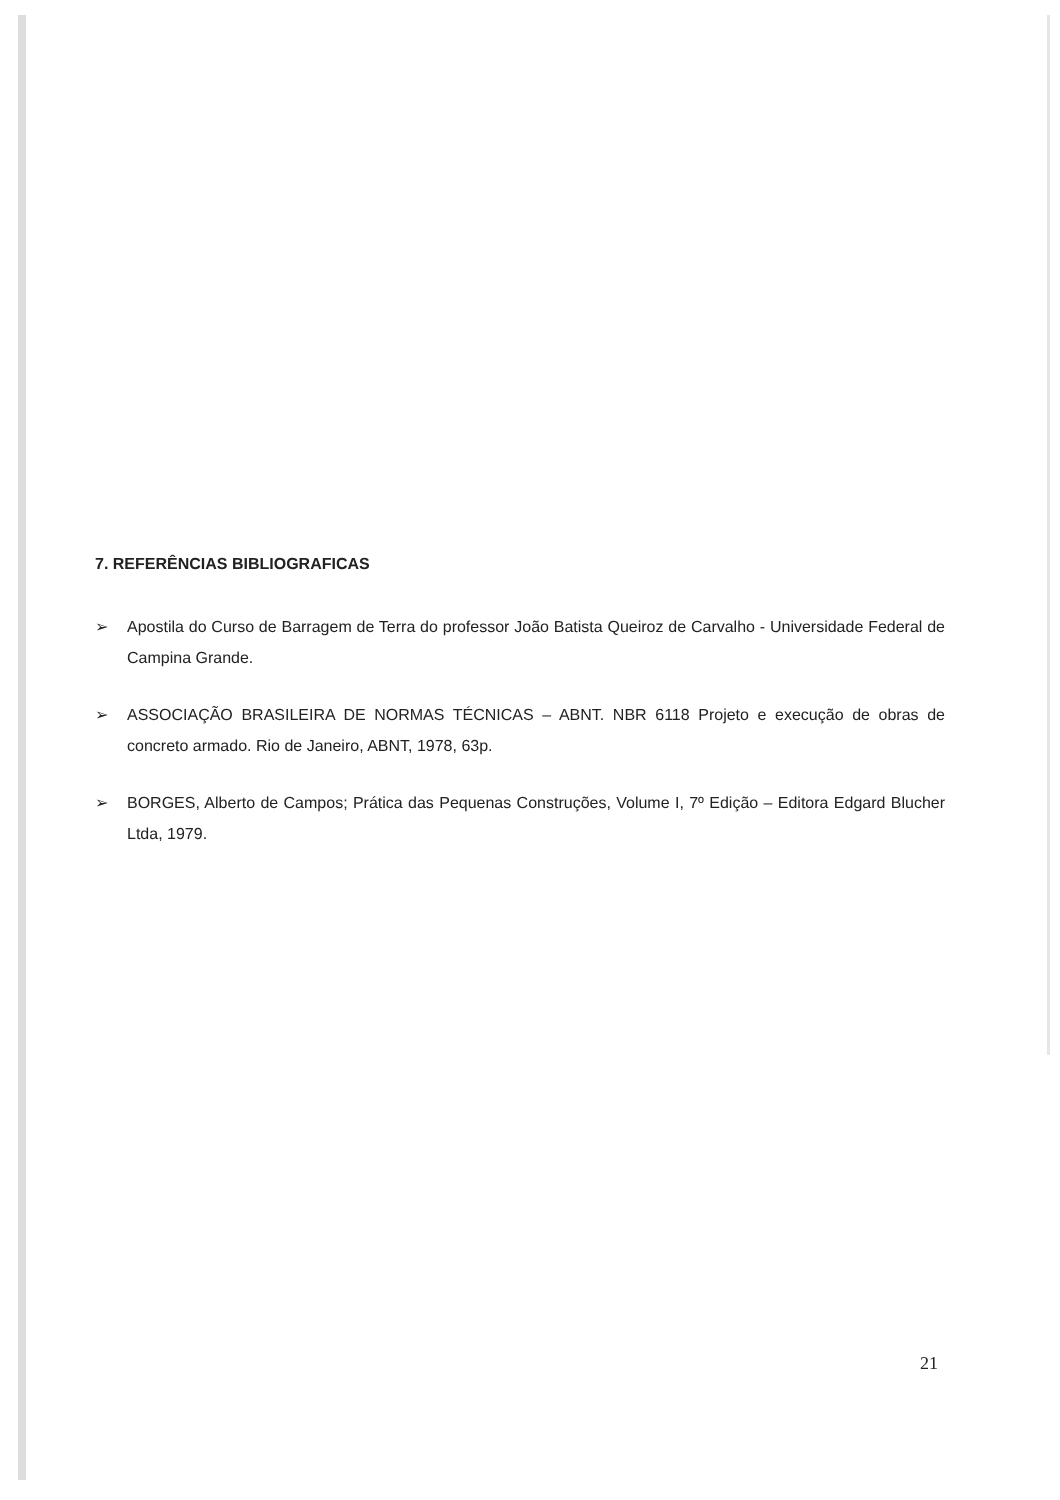7. REFERÊNCIAS BIBLIOGRAFICAS
➢ Apostila do Curso de Barragem de Terra do professor João Batista Queiroz de Carvalho - Universidade Federal de Campina Grande.
➢ ASSOCIAÇÃO BRASILEIRA DE NORMAS TÉCNICAS – ABNT. NBR 6118 Projeto e execução de obras de concreto armado. Rio de Janeiro, ABNT, 1978, 63p.
➢ BORGES, Alberto de Campos; Prática das Pequenas Construções, Volume I, 7º Edição – Editora Edgard Blucher Ltda, 1979.
21